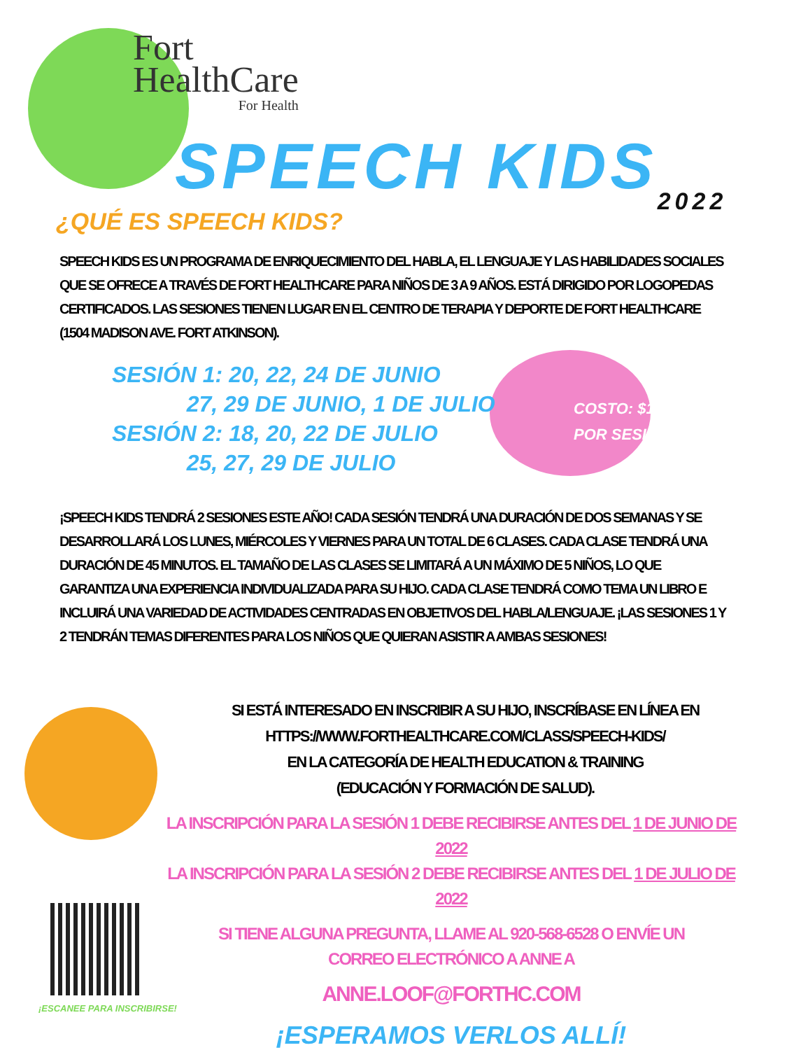Fort
HealthCare
For Health
SPEECH KIDS<sup>2022</sup>
¿QUÉ ES SPEECH KIDS?
SPEECH KIDS ES UN PROGRAMA DE ENRIQUECIMIENTO DEL HABLA, EL LENGUAJE Y LAS HABILIDADES SOCIALES QUE SE OFRECE A TRAVÉS DE FORT HEALTHCARE PARA NIÑOS DE 3 A 9 AÑOS. ESTÁ DIRIGIDO POR LOGOPEDAS CERTIFICADOS. LAS SESIONES TIENEN LUGAR EN EL CENTRO DE TERAPIA Y DEPORTE DE FORT HEALTHCARE (1504 MADISON AVE. FORT ATKINSON).
SESIÓN 1: 20, 22, 24 DE JUNIO
27, 29 DE JUNIO, 1 DE JULIO
SESIÓN 2: 18, 20, 22 DE JULIO
25, 27, 29 DE JULIO
¡SPEECH KIDS TENDRÁ 2 SESIONES ESTE AÑO! CADA SESIÓN TENDRÁ UNA DURACIÓN DE DOS SEMANAS Y SE DESARROLLARÁ LOS LUNES, MIÉRCOLES Y VIERNES PARA UN TOTAL DE 6 CLASES. CADA CLASE TENDRÁ UNA DURACIÓN DE 45 MINUTOS. EL TAMAÑO DE LAS CLASES SE LIMITARÁ A UN MÁXIMO DE 5 NIÑOS, LO QUE GARANTIZA UNA EXPERIENCIA INDIVIDUALIZADA PARA SU HIJO. CADA CLASE TENDRÁ COMO TEMA UN LIBRO E INCLUIRÁ UNA VARIEDAD DE ACTIVIDADES CENTRADAS EN OBJETIVOS DEL HABLA/LENGUAJE. ¡LAS SESIONES 1 Y 2 TENDRÁN TEMAS DIFERENTES PARA LOS NIÑOS QUE QUIERAN ASISTIR A AMBAS SESIONES!
SI ESTÁ INTERESADO EN INSCRIBIR A SU HIJO, INSCRÍBASE EN LÍNEA EN
HTTPS://WWW.FORTHEALTHCARE.COM/CLASS/SPEECH-KIDS/
EN LA CATEGORÍA DE HEALTH EDUCATION & TRAINING
(EDUCACIÓN Y FORMACIÓN DE SALUD).
LA INSCRIPCIÓN PARA LA SESIÓN 1 DEBE RECIBIRSE ANTES DEL 1 DE JUNIO DE 2022
LA INSCRIPCIÓN PARA LA SESIÓN 2 DEBE RECIBIRSE ANTES DEL 1 DE JULIO DE 2022
SI TIENE ALGUNA PREGUNTA, LLAME AL 920-568-6528 O ENVÍE UN
CORREO ELECTRÓNICO A ANNE A
ANNE.LOOF@FORTHC.COM
¡ESPERAMOS VERLOS ALLÍ!
COSTO: $100
POR SESIÓN
¡ESCANEE PARA INSCRIBIRSE!